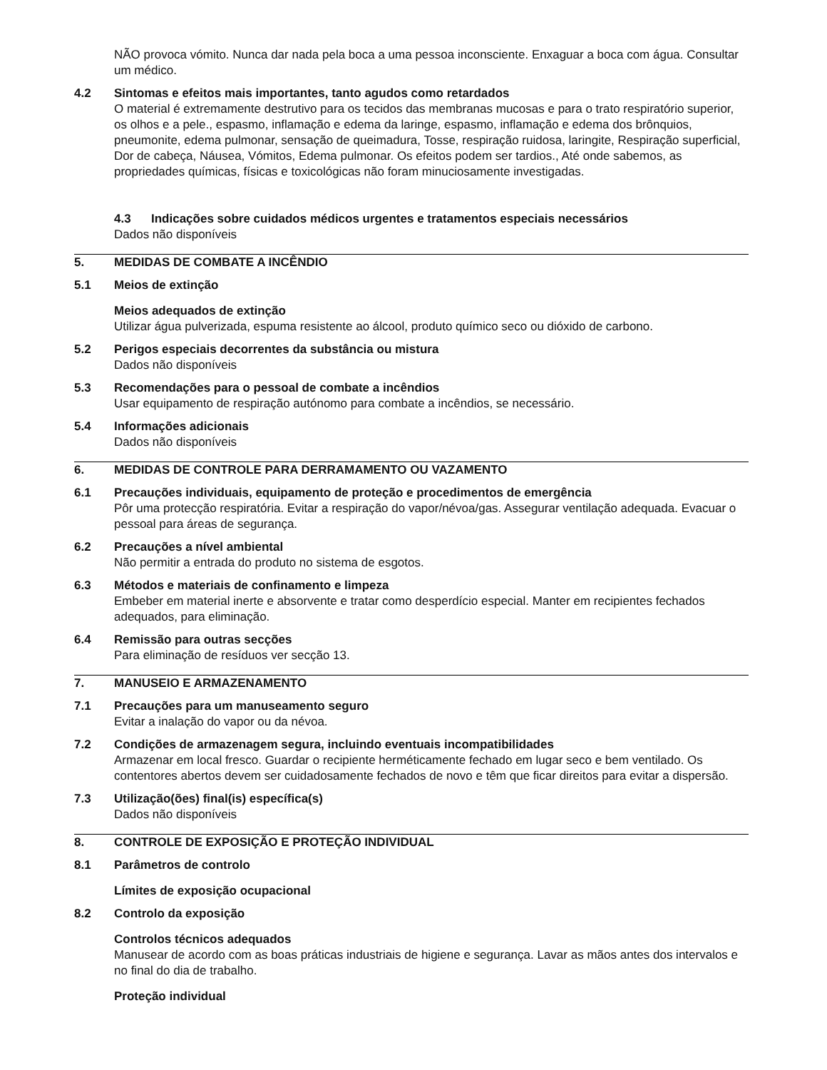NÃO provoca vómito. Nunca dar nada pela boca a uma pessoa inconsciente. Enxaguar a boca com água. Consultar um médico.
4.2 Sintomas e efeitos mais importantes, tanto agudos como retardados
O material é extremamente destrutivo para os tecidos das membranas mucosas e para o trato respiratório superior, os olhos e a pele., espasmo, inflamação e edema da laringe, espasmo, inflamação e edema dos brônquios, pneumonite, edema pulmonar, sensação de queimadura, Tosse, respiração ruidosa, laringite, Respiração superficial, Dor de cabeça, Náusea, Vómitos, Edema pulmonar. Os efeitos podem ser tardios., Até onde sabemos, as propriedades químicas, físicas e toxicológicas não foram minuciosamente investigadas.
4.3 Indicações sobre cuidados médicos urgentes e tratamentos especiais necessários
Dados não disponíveis
5. MEDIDAS DE COMBATE A INCÊNDIO
5.1 Meios de extinção
Meios adequados de extinção
Utilizar água pulverizada, espuma resistente ao álcool, produto químico seco ou dióxido de carbono.
5.2 Perigos especiais decorrentes da substância ou mistura
Dados não disponíveis
5.3 Recomendações para o pessoal de combate a incêndios
Usar equipamento de respiração autónomo para combate a incêndios, se necessário.
5.4 Informações adicionais
Dados não disponíveis
6. MEDIDAS DE CONTROLE PARA DERRAMAMENTO OU VAZAMENTO
6.1 Precauções individuais, equipamento de proteção e procedimentos de emergência
Pôr uma protecção respiratória. Evitar a respiração do vapor/névoa/gas. Assegurar ventilação adequada. Evacuar o pessoal para áreas de segurança.
6.2 Precauções a nível ambiental
Não permitir a entrada do produto no sistema de esgotos.
6.3 Métodos e materiais de confinamento e limpeza
Embeber em material inerte e absorvente e tratar como desperdício especial. Manter em recipientes fechados adequados, para eliminação.
6.4 Remissão para outras secções
Para eliminação de resíduos ver secção 13.
7. MANUSEIO E ARMAZENAMENTO
7.1 Precauções para um manuseamento seguro
Evitar a inalação do vapor ou da névoa.
7.2 Condições de armazenagem segura, incluindo eventuais incompatibilidades
Armazenar em local fresco. Guardar o recipiente herméticamente fechado em lugar seco e bem ventilado. Os contentores abertos devem ser cuidadosamente fechados de novo e têm que ficar direitos para evitar a dispersão.
7.3 Utilização(ões) final(is) específica(s)
Dados não disponíveis
8. CONTROLE DE EXPOSIÇÃO E PROTEÇÃO INDIVIDUAL
8.1 Parâmetros de controlo
Límites de exposição ocupacional
8.2 Controlo da exposição
Controlos técnicos adequados
Manusear de acordo com as boas práticas industriais de higiene e segurança. Lavar as mãos antes dos intervalos e no final do dia de trabalho.
Proteção individual